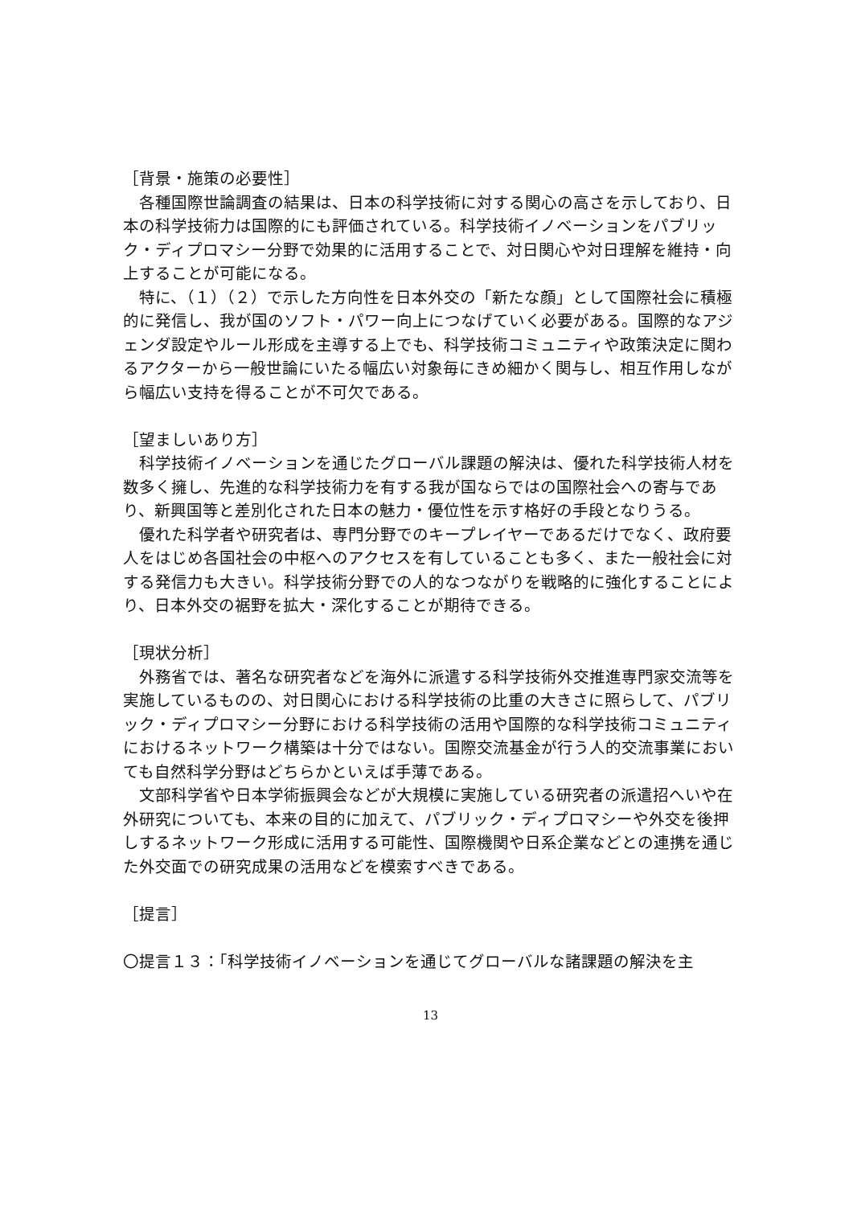［背景・施策の必要性］
　各種国際世論調査の結果は、日本の科学技術に対する関心の高さを示しており、日本の科学技術力は国際的にも評価されている。科学技術イノベーションをパブリック・ディプロマシー分野で効果的に活用することで、対日関心や対日理解を維持・向上することが可能になる。
　特に、（１）（２）で示した方向性を日本外交の「新たな顔」として国際社会に積極的に発信し、我が国のソフト・パワー向上につなげていく必要がある。国際的なアジェンダ設定やルール形成を主導する上でも、科学技術コミュニティや政策決定に関わるアクターから一般世論にいたる幅広い対象毎にきめ細かく関与し、相互作用しながら幅広い支持を得ることが不可欠である。
［望ましいあり方］
　科学技術イノベーションを通じたグローバル課題の解決は、優れた科学技術人材を数多く擁し、先進的な科学技術力を有する我が国ならではの国際社会への寄与であり、新興国等と差別化された日本の魅力・優位性を示す格好の手段となりうる。
　優れた科学者や研究者は、専門分野でのキープレイヤーであるだけでなく、政府要人をはじめ各国社会の中枢へのアクセスを有していることも多く、また一般社会に対する発信力も大きい。科学技術分野での人的なつながりを戦略的に強化することにより、日本外交の裾野を拡大・深化することが期待できる。
［現状分析］
　外務省では、著名な研究者などを海外に派遣する科学技術外交推進専門家交流等を実施しているものの、対日関心における科学技術の比重の大きさに照らして、パブリック・ディプロマシー分野における科学技術の活用や国際的な科学技術コミュニティにおけるネットワーク構築は十分ではない。国際交流基金が行う人的交流事業においても自然科学分野はどちらかといえば手薄である。
　文部科学省や日本学術振興会などが大規模に実施している研究者の派遣招へいや在外研究についても、本来の目的に加えて、パブリック・ディプロマシーや外交を後押しするネットワーク形成に活用する可能性、国際機関や日系企業などとの連携を通じた外交面での研究成果の活用などを模索すべきである。
［提言］
〇提言１３：「科学技術イノベーションを通じてグローバルな諸課題の解決を主
13